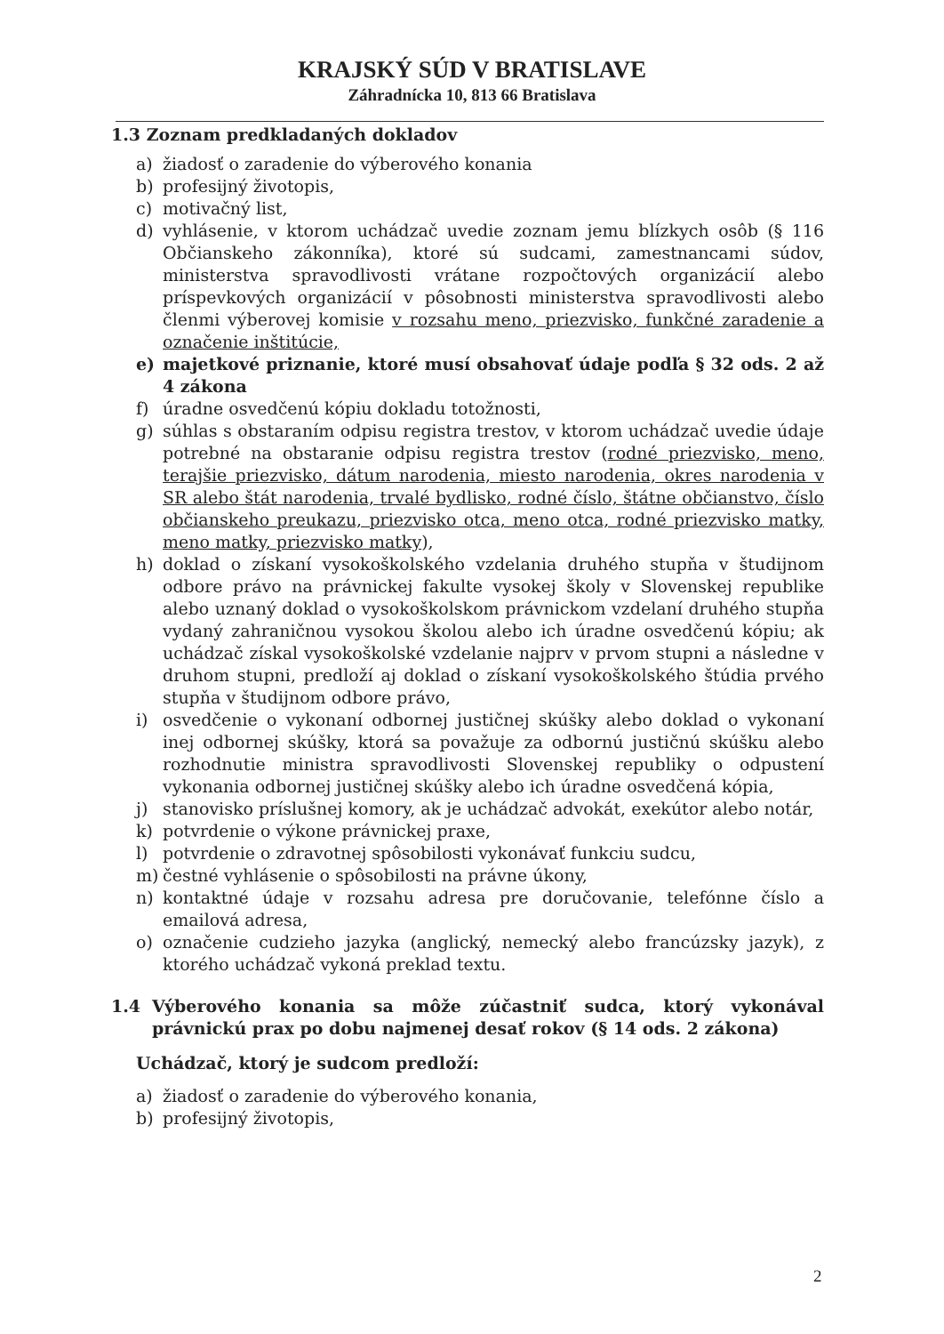KRAJSKÝ SÚD V BRATISLAVE
Záhradnícka 10, 813 66 Bratislava
1.3 Zoznam predkladaných dokladov
a) žiadosť o zaradenie do výberového konania
b) profesijný životopis,
c) motivačný list,
d) vyhlásenie, v ktorom uchádzač uvedie zoznam jemu blízkych osôb (§ 116 Občianskeho zákonníka), ktoré sú sudcami, zamestnancami súdov, ministerstva spravodlivosti vrátane rozpočtových organizácií alebo príspevkových organizácií v pôsobnosti ministerstva spravodlivosti alebo členmi výberovej komisie v rozsahu meno, priezvisko, funkčné zaradenie a označenie inštitúcie,
e) majetkové priznanie, ktoré musí obsahovať údaje podľa § 32 ods. 2 až 4 zákona
f) úradne osvedčenú kópiu dokladu totožnosti,
g) súhlas s obstaraním odpisu registra trestov, v ktorom uchádzač uvedie údaje potrebné na obstaranie odpisu registra trestov (rodné priezvisko, meno, terajšie priezvisko, dátum narodenia, miesto narodenia, okres narodenia v SR alebo štát narodenia, trvalé bydlisko, rodné číslo, štátne občianstvo, číslo občianskeho preukazu, priezvisko otca, meno otca, rodné priezvisko matky, meno matky, priezvisko matky),
h) doklad o získaní vysokoškolského vzdelania druhého stupňa v študijnom odbore právo na právnickej fakulte vysokej školy v Slovenskej republike alebo uznaný doklad o vysokoškolskom právnickom vzdelaní druhého stupňa vydaný zahraničnou vysokou školou alebo ich úradne osvedčenú kópiu; ak uchádzač získal vysokoškolské vzdelanie najprv v prvom stupni a následne v druhom stupni, predloží aj doklad o získaní vysokoškolského štúdia prvého stupňa v študijnom odbore právo,
i) osvedčenie o vykonaní odbornej justičnej skúšky alebo doklad o vykonaní inej odbornej skúšky, ktorá sa považuje za odbornú justičnú skúšku alebo rozhodnutie ministra spravodlivosti Slovenskej republiky o odpustení vykonania odbornej justičnej skúšky alebo ich úradne osvedčená kópia,
j) stanovisko príslušnej komory, ak je uchádzač advokát, exekútor alebo notár,
k) potvrdenie o výkone právnickej praxe,
l) potvrdenie o zdravotnej spôsobilosti vykonávať funkciu sudcu,
m) čestné vyhlásenie o spôsobilosti na právne úkony,
n) kontaktné údaje v rozsahu adresa pre doručovanie, telefónne číslo a emailová adresa,
o) označenie cudzieho jazyka (anglický, nemecký alebo francúzsky jazyk), z ktorého uchádzač vykoná preklad textu.
1.4 Výberového konania sa môže zúčastniť sudca, ktorý vykonával právnickú prax po dobu najmenej desať rokov (§ 14 ods. 2 zákona)
Uchádzač, ktorý je sudcom predloží:
a) žiadosť o zaradenie do výberového konania,
b) profesijný životopis,
2